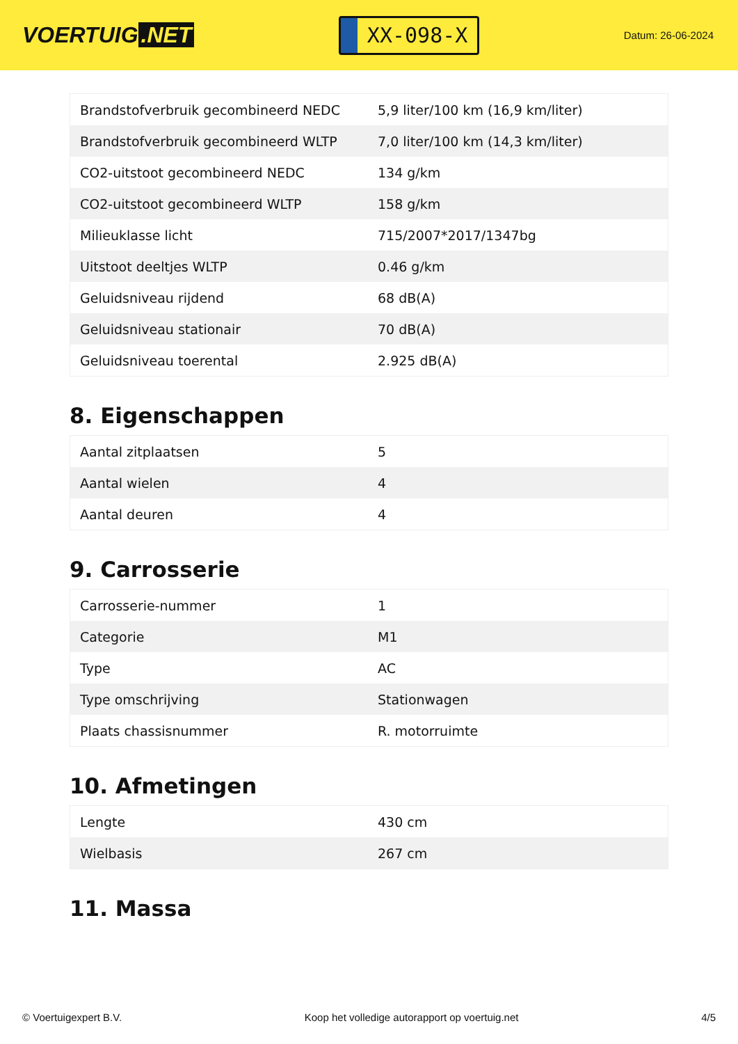VOERTUIG.NET
XX-098-X
Datum: 26-06-2024
| Brandstofverbruik gecombineerd NEDC | 5,9 liter/100 km (16,9 km/liter) |
| Brandstofverbruik gecombineerd WLTP | 7,0 liter/100 km (14,3 km/liter) |
| CO2-uitstoot gecombineerd NEDC | 134 g/km |
| CO2-uitstoot gecombineerd WLTP | 158 g/km |
| Milieuklasse licht | 715/2007*2017/1347bg |
| Uitstoot deeltjes WLTP | 0.46 g/km |
| Geluidsniveau rijdend | 68 dB(A) |
| Geluidsniveau stationair | 70 dB(A) |
| Geluidsniveau toerental | 2.925 dB(A) |
8. Eigenschappen
| Aantal zitplaatsen | 5 |
| Aantal wielen | 4 |
| Aantal deuren | 4 |
9. Carrosserie
| Carrosserie-nummer | 1 |
| Categorie | M1 |
| Type | AC |
| Type omschrijving | Stationwagen |
| Plaats chassisnummer | R. motorruimte |
10. Afmetingen
| Lengte | 430 cm |
| Wielbasis | 267 cm |
11. Massa
© Voertuigexpert B.V. Koop het volledige autorapport op voertuig.net 4/5